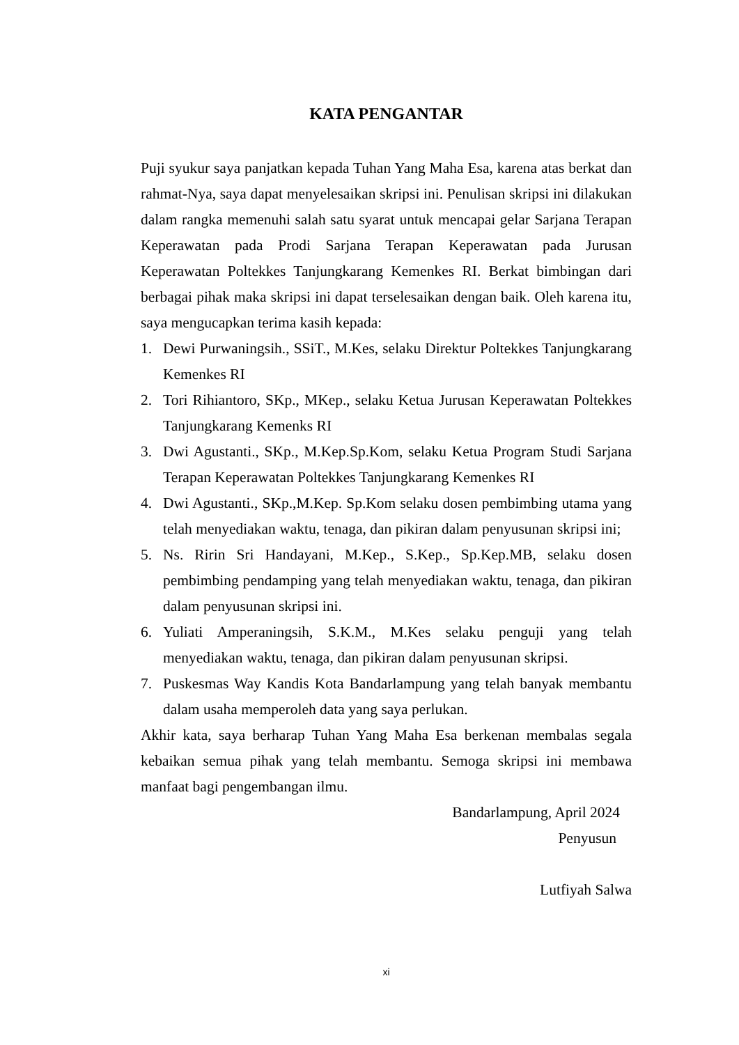KATA PENGANTAR
Puji syukur saya panjatkan kepada Tuhan Yang Maha Esa, karena atas berkat dan rahmat-Nya, saya dapat menyelesaikan skripsi ini. Penulisan skripsi ini dilakukan dalam rangka memenuhi salah satu syarat untuk mencapai gelar Sarjana Terapan Keperawatan pada Prodi Sarjana Terapan Keperawatan pada Jurusan Keperawatan Poltekkes Tanjungkarang Kemenkes RI. Berkat bimbingan dari berbagai pihak maka skripsi ini dapat terselesaikan dengan baik. Oleh karena itu, saya mengucapkan terima kasih kepada:
1. Dewi Purwaningsih., SSiT., M.Kes, selaku Direktur Poltekkes Tanjungkarang Kemenkes RI
2. Tori Rihiantoro, SKp., MKep., selaku Ketua Jurusan Keperawatan Poltekkes Tanjungkarang Kemenks RI
3. Dwi Agustanti., SKp., M.Kep.Sp.Kom, selaku Ketua Program Studi Sarjana Terapan Keperawatan Poltekkes Tanjungkarang Kemenkes RI
4. Dwi Agustanti., SKp.,M.Kep. Sp.Kom selaku dosen pembimbing utama yang telah menyediakan waktu, tenaga, dan pikiran dalam penyusunan skripsi ini;
5. Ns. Ririn Sri Handayani, M.Kep., S.Kep., Sp.Kep.MB, selaku dosen pembimbing pendamping yang telah menyediakan waktu, tenaga, dan pikiran dalam penyusunan skripsi ini.
6. Yuliati Amperaningsih, S.K.M., M.Kes selaku penguji yang telah menyediakan waktu, tenaga, dan pikiran dalam penyusunan skripsi.
7. Puskesmas Way Kandis Kota Bandarlampung yang telah banyak membantu dalam usaha memperoleh data yang saya perlukan.
Akhir kata, saya berharap Tuhan Yang Maha Esa berkenan membalas segala kebaikan semua pihak yang telah membantu. Semoga skripsi ini membawa manfaat bagi pengembangan ilmu.
Bandarlampung, April 2024
Penyusun
Lutfiyah Salwa
xi